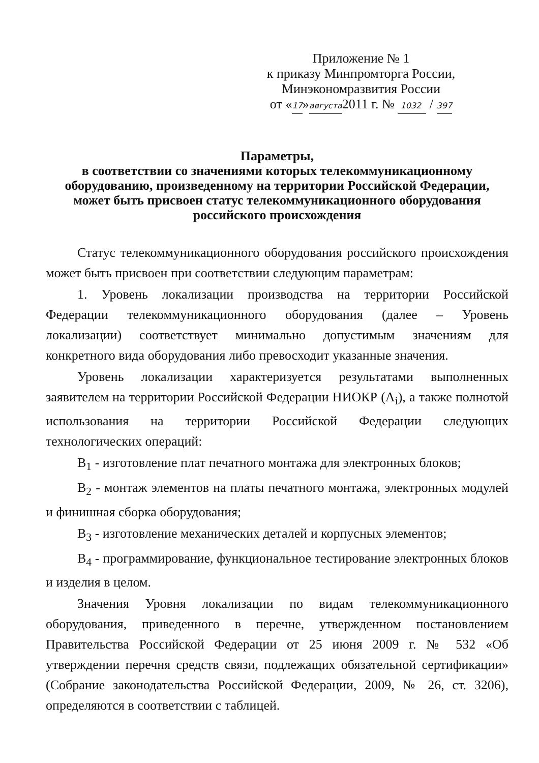Приложение № 1
к приказу Минпромторга России,
Минэкономразвития России
от «17»августа2011 г. № 1032 / 397
Параметры,
в соответствии со значениями которых телекоммуникационному оборудованию, произведенному на территории Российской Федерации, может быть присвоен статус телекоммуникационного оборудования российского происхождения
Статус телекоммуникационного оборудования российского происхождения может быть присвоен при соответствии следующим параметрам:
1. Уровень локализации производства на территории Российской Федерации телекоммуникационного оборудования (далее – Уровень локализации) соответствует минимально допустимым значениям для конкретного вида оборудования либо превосходит указанные значения.
Уровень локализации характеризуется результатами выполненных заявителем на территории Российской Федерации НИОКР (A<sub>i</sub>), а также полнотой использования на территории Российской Федерации следующих технологических операций:
B<sub>1</sub> - изготовление плат печатного монтажа для электронных блоков;
B<sub>2</sub> - монтаж элементов на платы печатного монтажа, электронных модулей и финишная сборка оборудования;
B<sub>3</sub> - изготовление механических деталей и корпусных элементов;
B<sub>4</sub> - программирование, функциональное тестирование электронных блоков и изделия в целом.
Значения Уровня локализации по видам телекоммуникационного оборудования, приведенного в перечне, утвержденном постановлением Правительства Российской Федерации от 25 июня 2009 г. № 532 «Об утверждении перечня средств связи, подлежащих обязательной сертификации» (Собрание законодательства Российской Федерации, 2009, № 26, ст. 3206), определяются в соответствии с таблицей.